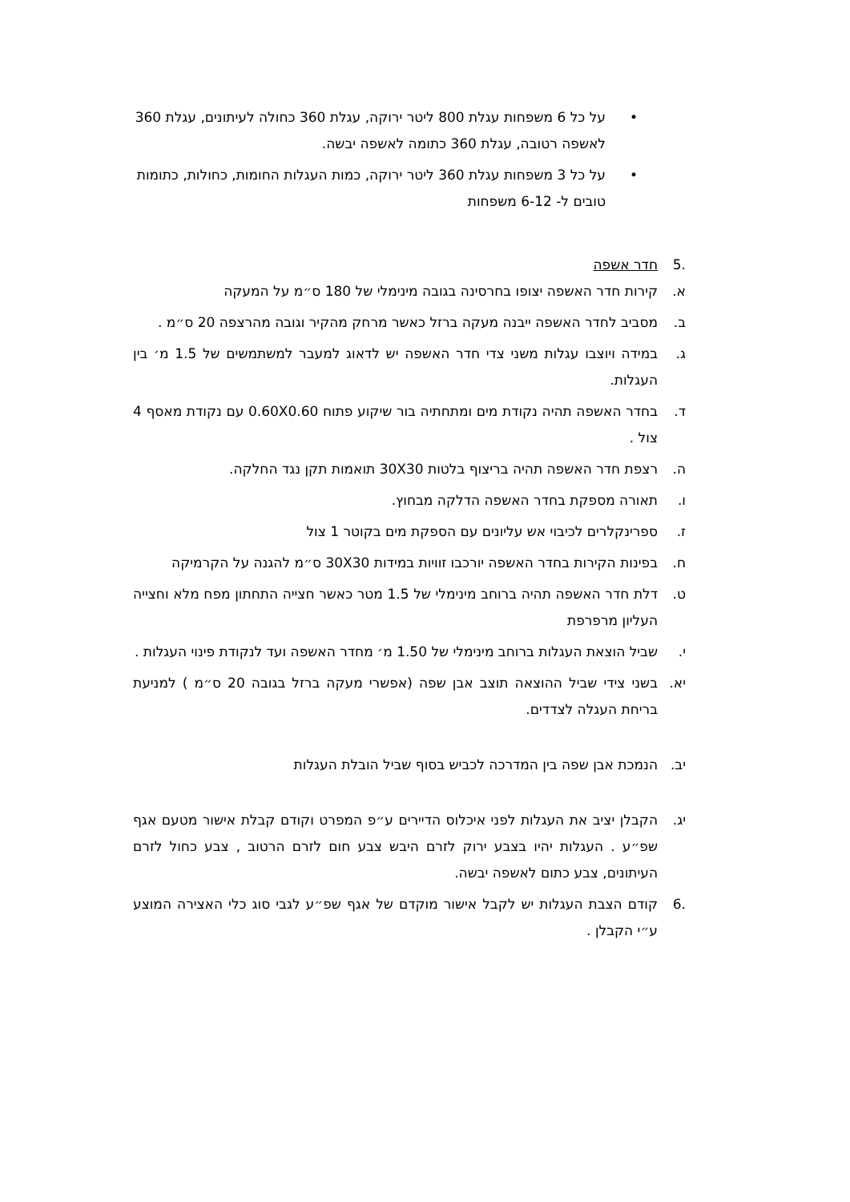• על כל 6 משפחות עגלת 800 ליטר ירוקה, עגלת 360 כחולה לעיתונים, עגלת 360 לאשפה רטובה, עגלת 360 כתומה לאשפה יבשה.
• על כל 3 משפחות עגלת 360 ליטר ירוקה, כמות העגלות החומות, כחולות, כתומות טובים ל- 6-12 משפחות
.5 חדר אשפה
א. קירות חדר האשפה יצופו בחרסינה בגובה מינימלי של 180 ס״מ על המעקה
ב. מסביב לחדר האשפה ייבנה מעקה ברזל כאשר מרחק מהקיר וגובה מהרצפה 20 ס״מ .
ג. במידה ויוצבו עגלות משני צדי חדר האשפה יש לדאוג למעבר למשתמשים של 1.5 מ׳ בין העגלות.
ד. בחדר האשפה תהיה נקודת מים ומתחתיה בור שיקוע פתוח 0.60X0.60 עם נקודת מאסף 4 צול .
ה. רצפת חדר האשפה תהיה בריצוף בלטות 30X30 תואמות תקן נגד החלקה.
ו. תאורה מספקת בחדר האשפה הדלקה מבחוץ.
ז. ספרינקלרים לכיבוי אש עליונים עם הספקת מים בקוטר 1 צול
ח. בפינות הקירות בחדר האשפה יורכבו זוויות במידות 30X30 ס״מ להגנה על הקרמיקה
ט. דלת חדר האשפה תהיה ברוחב מינימלי של 1.5 מטר כאשר חצייה התחתון מפח מלא וחצייה העליון מרפרפת
י. שביל הוצאת העגלות ברוחב מינימלי של 1.50 מ׳ מחדר האשפה ועד לנקודת פינוי העגלות .
יא. בשני צידי שביל ההוצאה תוצב אבן שפה (אפשרי מעקה ברזל בגובה 20 ס״מ ) למניעת בריחת העגלה לצדדים.
יב. הנמכת אבן שפה בין המדרכה לכביש בסוף שביל הובלת העגלות
יג. הקבלן יציב את העגלות לפני איכלוס הדיירים ע״פ המפרט וקודם קבלת אישור מטעם אגף שפ״ע . העגלות יהיו בצבע ירוק לזרם היבש צבע חום לזרם הרטוב , צבע כחול לזרם העיתונים, צבע כתום לאשפה יבשה.
.6 קודם הצבת העגלות יש לקבל אישור מוקדם של אגף שפ״ע לגבי סוג כלי האצירה המוצע ע״י הקבלן .